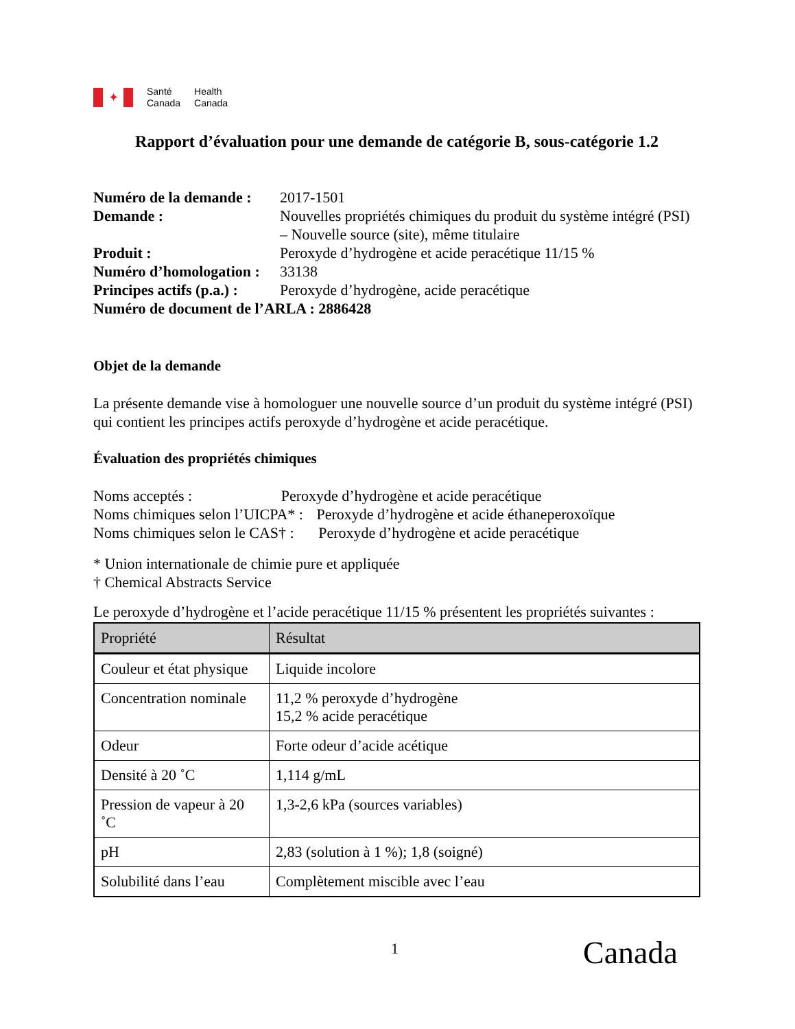✦
Santé
Canada
Health
Canada
Rapport d’évaluation pour une demande de catégorie B, sous-catégorie 1.2
| Numéro de la demande : | 2017-1501 |
| Demande : | Nouvelles propriétés chimiques du produit du système intégré (PSI) – Nouvelle source (site), même titulaire |
| Produit : | Peroxyde d’hydrogène et acide peracétique 11/15 % |
| Numéro d’homologation : | 33138 |
| Principes actifs (p.a.) : | Peroxyde d’hydrogène, acide peracétique |
| Numéro de document de l’ARLA : 2886428 | |
Objet de la demande
La présente demande vise à homologuer une nouvelle source d’un produit du système intégré (PSI) qui contient les principes actifs peroxyde d’hydrogène et acide peracétique.
Évaluation des propriétés chimiques
Noms acceptés : Peroxyde d’hydrogène et acide peracétique
Noms chimiques selon l’UICPA* : Peroxyde d’hydrogène et acide éthaneperoxoïque
Noms chimiques selon le CAS† : Peroxyde d’hydrogène et acide peracétique
* Union internationale de chimie pure et appliquée
† Chemical Abstracts Service
Le peroxyde d’hydrogène et l’acide peracétique 11/15 % présentent les propriétés suivantes :
| Propriété | Résultat |
| --- | --- |
| Couleur et état physique | Liquide incolore |
| Concentration nominale | 11,2 % peroxyde d’hydrogène 15,2 % acide peracétique |
| Odeur | Forte odeur d’acide acétique |
| Densité à 20 ˚C | 1,114 g/mL |
| Pression de vapeur à 20 ˚C | 1,3-2,6 kPa (sources variables) |
| pH | 2,83 (solution à 1 %); 1,8 (soigné) |
| Solubilité dans l’eau | Complètement miscible avec l’eau |
1 Canada